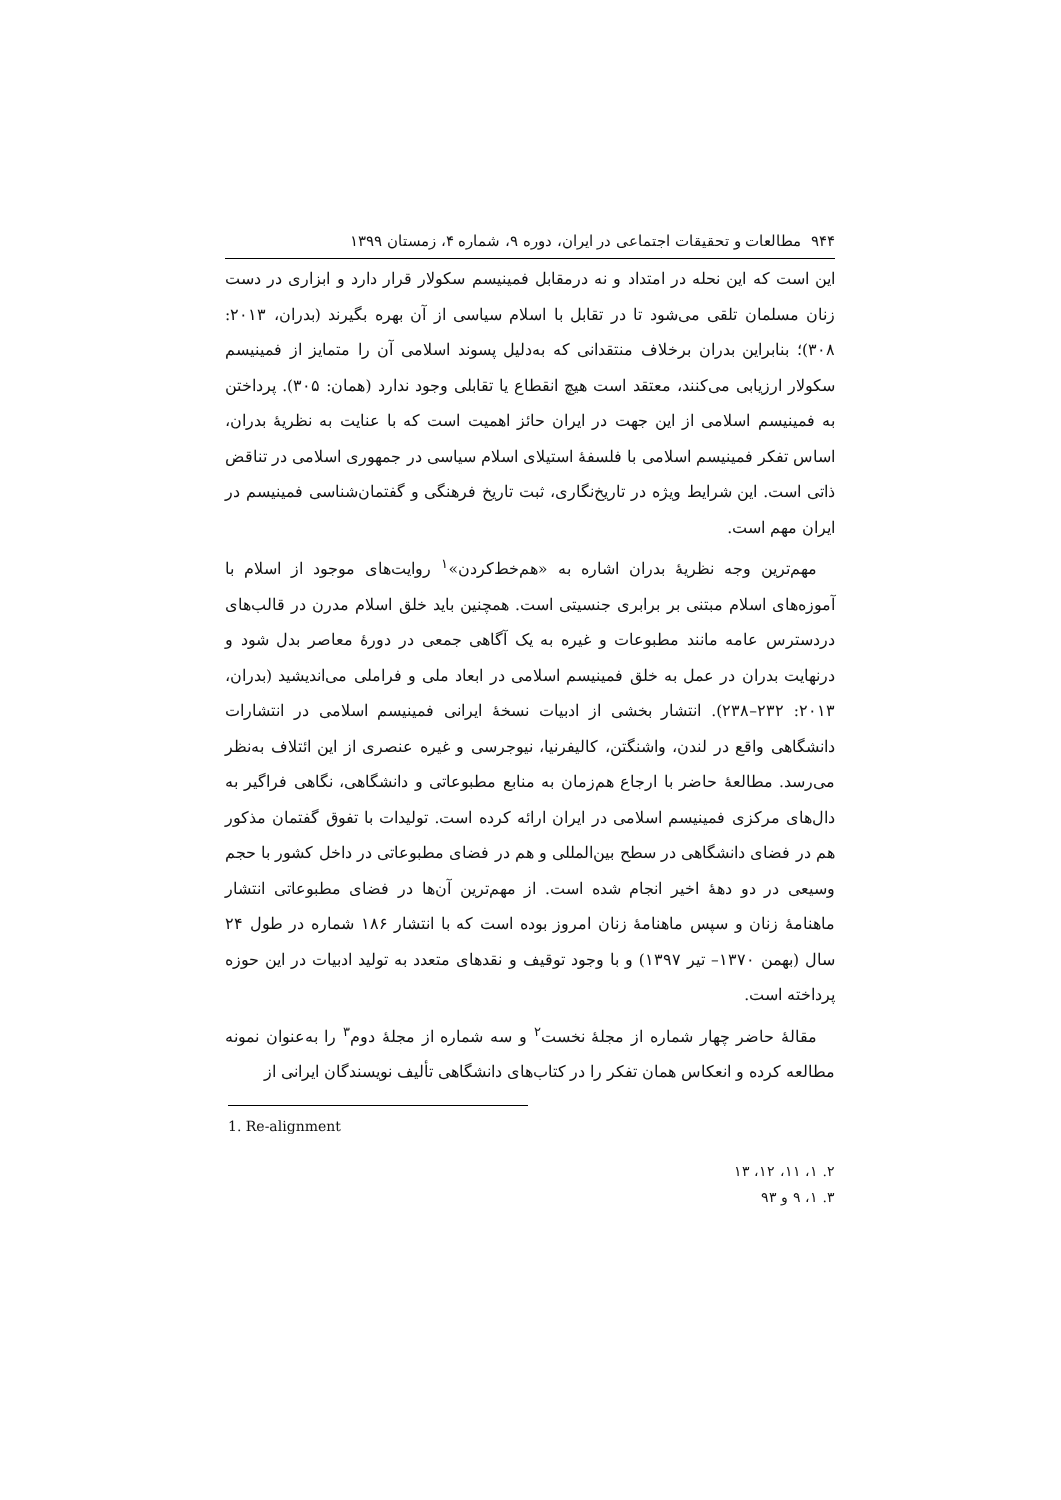۹۴۴ مطالعات و تحقیقات اجتماعی در ایران، دوره ۹، شماره ۴، زمستان ۱۳۹۹
این است که این نحله در امتداد و نه درمقابل فمینیسم سکولار قرار دارد و ابزاری در دست زنان مسلمان تلقی می‌شود تا در تقابل با اسلام سیاسی از آن بهره بگیرند (بدران، ۲۰۱۳: ۳۰۸)؛ بنابراین بدران برخلاف منتقدانی که به‌دلیل پسوند اسلامی آن را متمایز از فمینیسم سکولار ارزیابی می‌کنند، معتقد است هیچ انقطاع یا تقابلی وجود ندارد (همان: ۳۰۵). پرداختن به فمینیسم اسلامی از این جهت در ایران حائز اهمیت است که با عنایت به نظریهٔ بدران، اساس تفکر فمینیسم اسلامی با فلسفهٔ استیلای اسلام سیاسی در جمهوری اسلامی در تناقض ذاتی است. این شرایط ویژه در تاریخ‌نگاری، ثبت تاریخ فرهنگی و گفتمان‌شناسی فمینیسم در ایران مهم است.
مهم‌ترین وجه نظریهٔ بدران اشاره به «هم‌خط‌کردن»<sup>۱</sup> روایت‌های موجود از اسلام با آموزه‌های اسلام مبتنی بر برابری جنسیتی است. همچنین باید خلق اسلام مدرن در قالب‌های دردسترس عامه مانند مطبوعات و غیره به یک آگاهی جمعی در دورهٔ معاصر بدل شود و درنهایت بدران در عمل به خلق فمینیسم اسلامی در ابعاد ملی و فراملی می‌اندیشید (بدران، ۲۰۱۳: ۲۳۲–۲۳۸). انتشار بخشی از ادبیات نسخهٔ ایرانی فمینیسم اسلامی در انتشارات دانشگاهی واقع در لندن، واشنگتن، کالیفرنیا، نیوجرسی و غیره عنصری از این ائتلاف به‌نظر می‌رسد. مطالعهٔ حاضر با ارجاع هم‌زمان به منابع مطبوعاتی و دانشگاهی، نگاهی فراگیر به دال‌های مرکزی فمینیسم اسلامی در ایران ارائه کرده است. تولیدات با تفوق گفتمان مذکور هم در فضای دانشگاهی در سطح بین‌المللی و هم در فضای مطبوعاتی در داخل کشور با حجم وسیعی در دو دههٔ اخیر انجام شده است. از مهم‌ترین آن‌ها در فضای مطبوعاتی انتشار ماهنامهٔ زنان و سپس ماهنامهٔ زنان امروز بوده است که با انتشار ۱۸۶ شماره در طول ۲۴ سال (بهمن ۱۳۷۰– تیر ۱۳۹۷) و با وجود توقیف و نقدهای متعدد به تولید ادبیات در این حوزه پرداخته است.
مقالهٔ حاضر چهار شماره از مجلهٔ نخست<sup>۲</sup> و سه شماره از مجلهٔ دوم<sup>۳</sup> را به‌عنوان نمونه مطالعه کرده و انعکاس همان تفکر را در کتاب‌های دانشگاهی تألیف نویسندگان ایرانی از
1. Re-alignment
۲. ۱، ۱۱، ۱۲، ۱۳
۳. ۱، ۹ و ۹۳